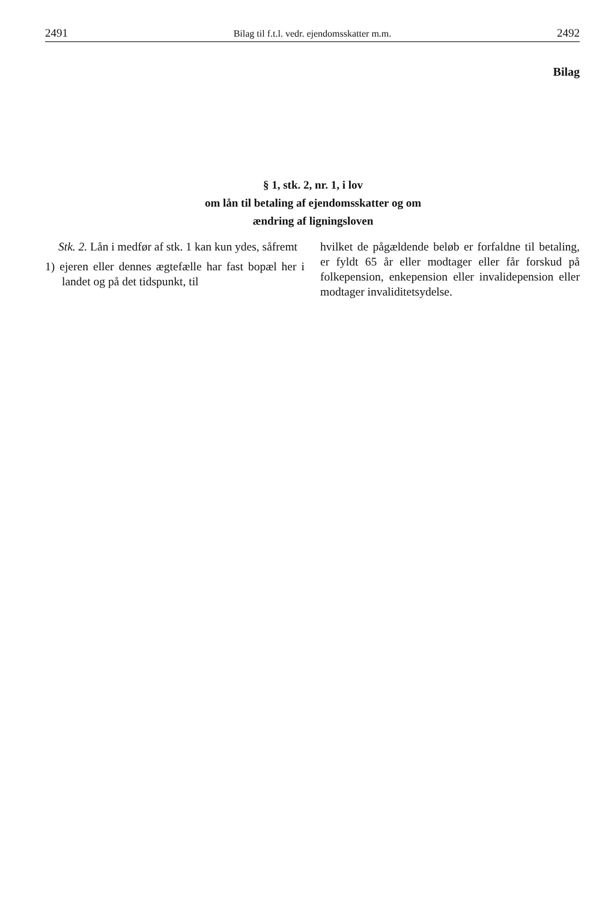2491 Bilag til f.t.l. vedr. ejendomsskatter m.m. 2492
Bilag
§ 1, stk. 2, nr. 1, i lov
om lån til betaling af ejendomsskatter og om
ændring af ligningsloven
Stk. 2. Lån i medfør af stk. 1 kan kun ydes, såfremt
1) ejeren eller dennes ægtefælle har fast bopæl her i landet og på det tidspunkt, til
hvilket de pågældende beløb er forfaldne til betaling, er fyldt 65 år eller modtager eller får forskud på folkepension, enkepension eller invalidepension eller modtager invaliditetsydelse.